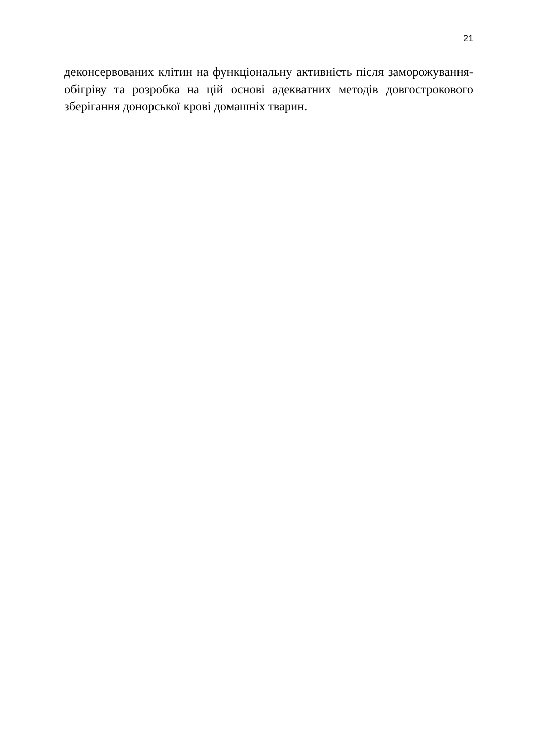21
деконсервованих клітин на функціональну активність після заморожування-обігріву та розробка на цій основі адекватних методів довгострокового зберігання донорської крові домашніх тварин.